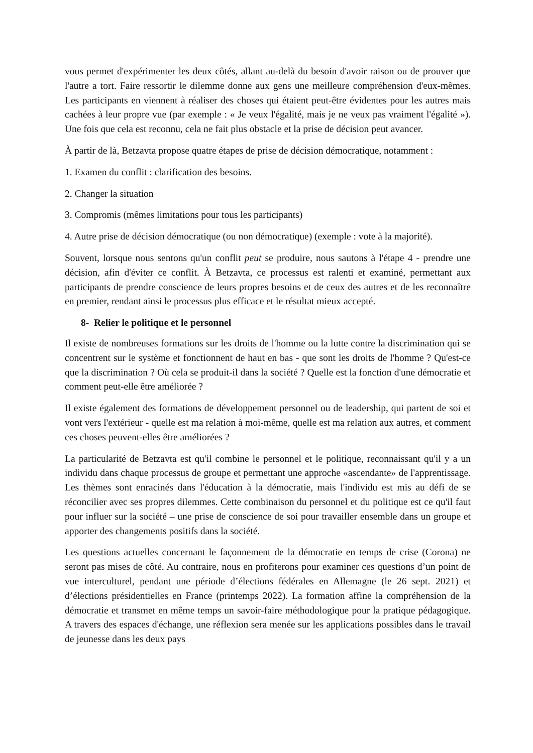vous permet d'expérimenter les deux côtés, allant au-delà du besoin d'avoir raison ou de prouver que l'autre a tort. Faire ressortir le dilemme donne aux gens une meilleure compréhension d'eux-mêmes. Les participants en viennent à réaliser des choses qui étaient peut-être évidentes pour les autres mais cachées à leur propre vue (par exemple : « Je veux l'égalité, mais je ne veux pas vraiment l'égalité »). Une fois que cela est reconnu, cela ne fait plus obstacle et la prise de décision peut avancer.
À partir de là, Betzavta propose quatre étapes de prise de décision démocratique, notamment :
1. Examen du conflit : clarification des besoins.
2. Changer la situation
3. Compromis (mêmes limitations pour tous les participants)
4. Autre prise de décision démocratique (ou non démocratique) (exemple : vote à la majorité).
Souvent, lorsque nous sentons qu'un conflit peut se produire, nous sautons à l'étape 4 - prendre une décision, afin d'éviter ce conflit. À Betzavta, ce processus est ralenti et examiné, permettant aux participants de prendre conscience de leurs propres besoins et de ceux des autres et de les reconnaître en premier, rendant ainsi le processus plus efficace et le résultat mieux accepté.
8- Relier le politique et le personnel
Il existe de nombreuses formations sur les droits de l'homme ou la lutte contre la discrimination qui se concentrent sur le système et fonctionnent de haut en bas - que sont les droits de l'homme ? Qu'est-ce que la discrimination ? Où cela se produit-il dans la société ? Quelle est la fonction d'une démocratie et comment peut-elle être améliorée ?
Il existe également des formations de développement personnel ou de leadership, qui partent de soi et vont vers l'extérieur - quelle est ma relation à moi-même, quelle est ma relation aux autres, et comment ces choses peuvent-elles être améliorées ?
La particularité de Betzavta est qu'il combine le personnel et le politique, reconnaissant qu'il y a un individu dans chaque processus de groupe et permettant une approche «ascendante» de l'apprentissage. Les thèmes sont enracinés dans l'éducation à la démocratie, mais l'individu est mis au défi de se réconcilier avec ses propres dilemmes. Cette combinaison du personnel et du politique est ce qu'il faut pour influer sur la société – une prise de conscience de soi pour travailler ensemble dans un groupe et apporter des changements positifs dans la société.
Les questions actuelles concernant le façonnement de la démocratie en temps de crise (Corona) ne seront pas mises de côté. Au contraire, nous en profiterons pour examiner ces questions d’un point de vue interculturel, pendant une période d’élections fédérales en Allemagne (le 26 sept. 2021) et d’élections présidentielles en France (printemps 2022). La formation affine la compréhension de la démocratie et transmet en même temps un savoir-faire méthodologique pour la pratique pédagogique. A travers des espaces d'échange, une réflexion sera menée sur les applications possibles dans le travail de jeunesse dans les deux pays